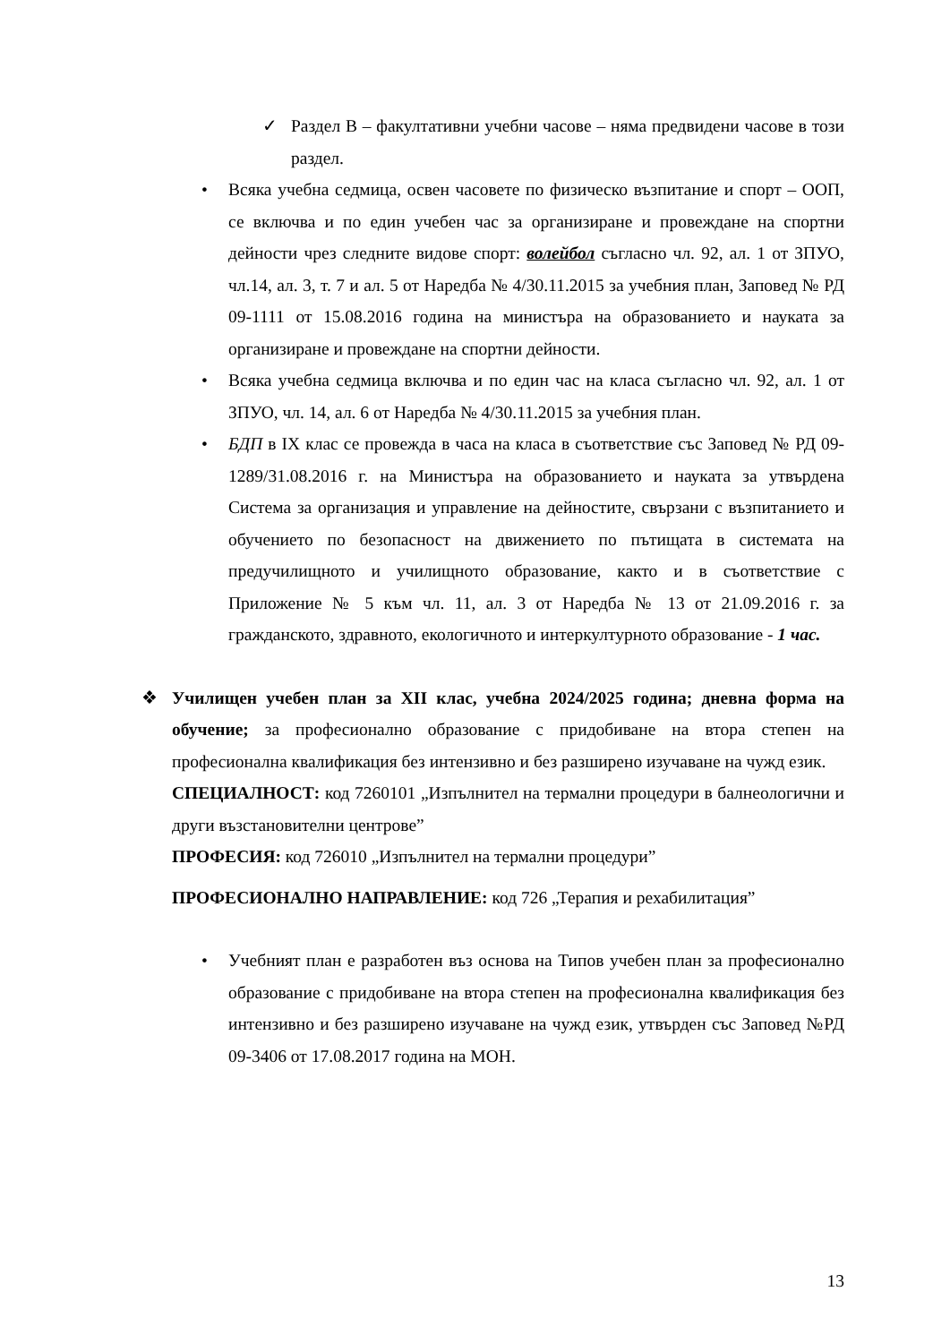✓ Раздел В – факултативни учебни часове – няма предвидени часове в този раздел.
• Всяка учебна седмица, освен часовете по физическо възпитание и спорт – ООП, се включва и по един учебен час за организиране и провеждане на спортни дейности чрез следните видове спорт: волейбол съгласно чл. 92, ал. 1 от ЗПУО, чл.14, ал. 3, т. 7 и ал. 5 от Наредба № 4/30.11.2015 за учебния план, Заповед № РД 09-1111 от 15.08.2016 година на министъра на образованието и науката за организиране и провеждане на спортни дейности.
• Всяка учебна седмица включва и по един час на класа съгласно чл. 92, ал. 1 от ЗПУО, чл. 14, ал. 6 от Наредба № 4/30.11.2015 за учебния план.
• БДП в IX клас се провежда в часа на класа в съответствие със Заповед № РД 09-1289/31.08.2016 г. на Министъра на образованието и науката за утвърдена Система за организация и управление на дейностите, свързани с възпитанието и обучението по безопасност на движението по пътищата в системата на предучилищното и училищното образование, както и в съответствие с Приложение № 5 към чл. 11, ал. 3 от Наредба № 13 от 21.09.2016 г. за гражданското, здравното, екологичното и интеркултурното образование - 1 час.
❖ Училищен учебен план за XII клас, учебна 2024/2025 година; дневна форма на обучение; за професионално образование с придобиване на втора степен на професионална квалификация без интензивно и без разширено изучаване на чужд език.
СПЕЦИАЛНОСТ: код 7260101 „Изпълнител на термални процедури в балнеологични и други възстановителни центрове”
ПРОФЕСИЯ: код 726010 „Изпълнител на термални процедури”
ПРОФЕСИОНАЛНО НАПРАВЛЕНИЕ: код 726 „Терапия и рехабилитация”
• Учебният план е разработен въз основа на Типов учебен план за професионално образование с придобиване на втора степен на професионална квалификация без интензивно и без разширено изучаване на чужд език, утвърден със Заповед №РД 09-3406 от 17.08.2017 година на МОН.
13